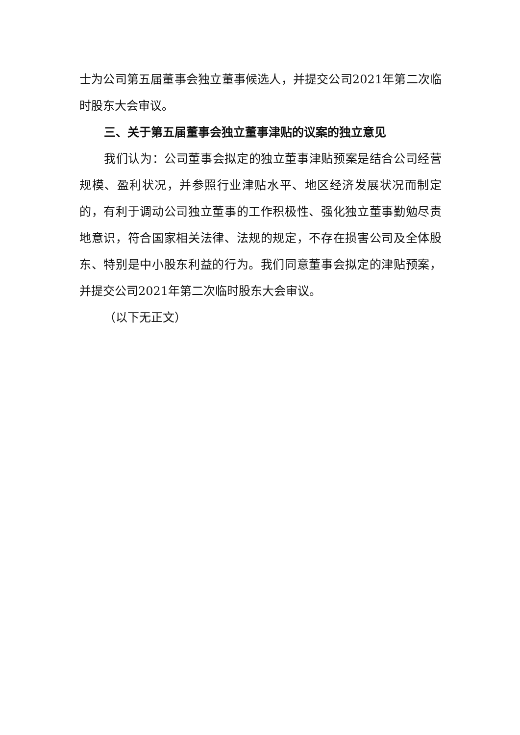士为公司第五届董事会独立董事候选人，并提交公司2021年第二次临时股东大会审议。
三、关于第五届董事会独立董事津贴的议案的独立意见
我们认为：公司董事会拟定的独立董事津贴预案是结合公司经营规模、盈利状况，并参照行业津贴水平、地区经济发展状况而制定的，有利于调动公司独立董事的工作积极性、强化独立董事勤勉尽责地意识，符合国家相关法律、法规的规定，不存在损害公司及全体股东、特别是中小股东利益的行为。我们同意董事会拟定的津贴预案，并提交公司2021年第二次临时股东大会审议。
（以下无正文）